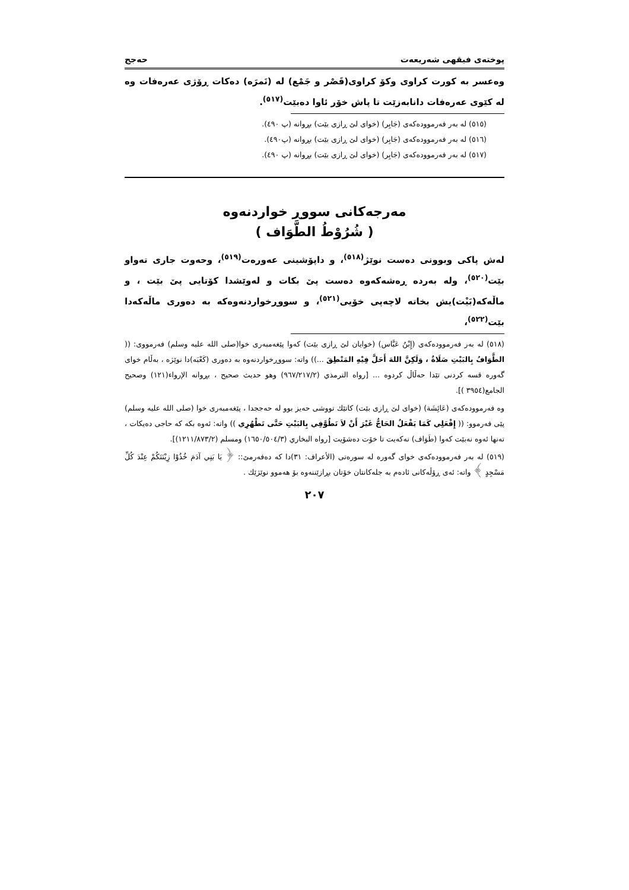پوختەی فیقهی شەریعەت حەجج
وەعسر بە کورت کراوی وکۆ کراوی(قَصْر و جَمْع) لە (نَمرَه) دەکات ڕۆژی عەرەفات وە لە کێوی عەرەفات دانابەزێت تا پاش خۆر ئاوا دەبێت<sup>(٥١٧)</sup>.
(٥١٥) لە بەر فەرموودەکەی (جَابِر) (خوای لێ ڕازی بێت) بڕوانە (پ ٤٩٠).
(٥١٦) لە بەر فەرموودەکەی (جَابِر) (خوای لێ ڕازی بێت) بڕوانە (پ٤٩٠).
(٥١٧) لە بەر فەرموودەکەی (جَابِر) (خوای لێ ڕازی بێت) بڕوانە (پ ٤٩٠).
مەرجەکانی سووڕ خواردنەوە
( شُرُوْطُ الطَّوَاف )
لەش پاکی وبوونی دەست نوێژ<sup>(٥١٨)</sup>، و داپۆشینی عەورەت<sup>(٥١٩)</sup>، وحەوت جاری تەواو بێت<sup>(٥٢٠)</sup>، ولە بەردە ڕەشەکەوە دەست پێ بکات و لەوێشدا کۆتایی پێ بێت ، و ماڵەکە(بَیْت)یش بخاتە لاچەپی خۆیی<sup>(٥٢١)</sup>، و سووڕخواردنەوەکە بە دەوری ماڵەکەدا بێت<sup>(٥٢٢)</sup>،
(٥١٨) لە بەر فەرموودەکەی (إِبْنُ عَبَّاس) (خوایان لێ ڕازی بێت) کەوا پێغەمبەری خوا(صلى الله عليه وسلم) فەرمووی: (( الطَّوَافُ بِالبَيْتِ صَلَاةٌ ، وَلَكِنَّ اللهَ أَحَلَّ فِيْهِ المَنْطِقَ ...)) واتە: سووڕخواردنەوە بە دەوری (کَعْبَە)دا نوێژە ، بەڵام خوای گەورە قسە کردنی تێدا حەڵاڵ کردوە ... [رواه الترمذي (٩٦٧/٢١٧/٢) وهو حديث صحيح ، بڕوانە الإرواء(١٢١) وصحيح الجامع(٣٩٥٤ )].
وە فەرموودەکەی (عَائِشَة) (خوای لێ ڕازی بێت) کاتێك تووشی حەیز بوو لە حەججدا ، پێغەمبەری خوا (صلى الله عليه وسلم) پێی فەرموو: (( إِفْعَلِي كَمَا يَفْعَلُ الحَاجُّ غَيْرَ أَنْ لاَ تَطُوَّفِي بِالبَيْتِ حَتَّى تَطْهُرِي )) واتە: ئەوە بکە کە حاجی دەیکات ، تەنها ئەوە نەبێت کەوا (طَوَاف) نەکەیت تا خۆت دەشۆیت [رواه البخاري (١٦٥٠/٥٠٤/٣) ومسلم (١٢١١/٨٧٣/٢)].
(٥١٩) لە بەر فەرموودەکەی خوای گەورە لە سورەتی (الأعراف: ٣١)دا کە دەفەرمێ:: ﴿ يَا بَنِي آدَمَ خُذُوْا زِيْنَتَكُمْ عِنْدَ كُلِّ مَسْجِدٍ ﴾ واتە: ئەی ڕۆڵەکانی ئادەم بە جلەکانتان خۆتان بڕازێننەوە بۆ هەموو نوێژێك .
٢٠٧